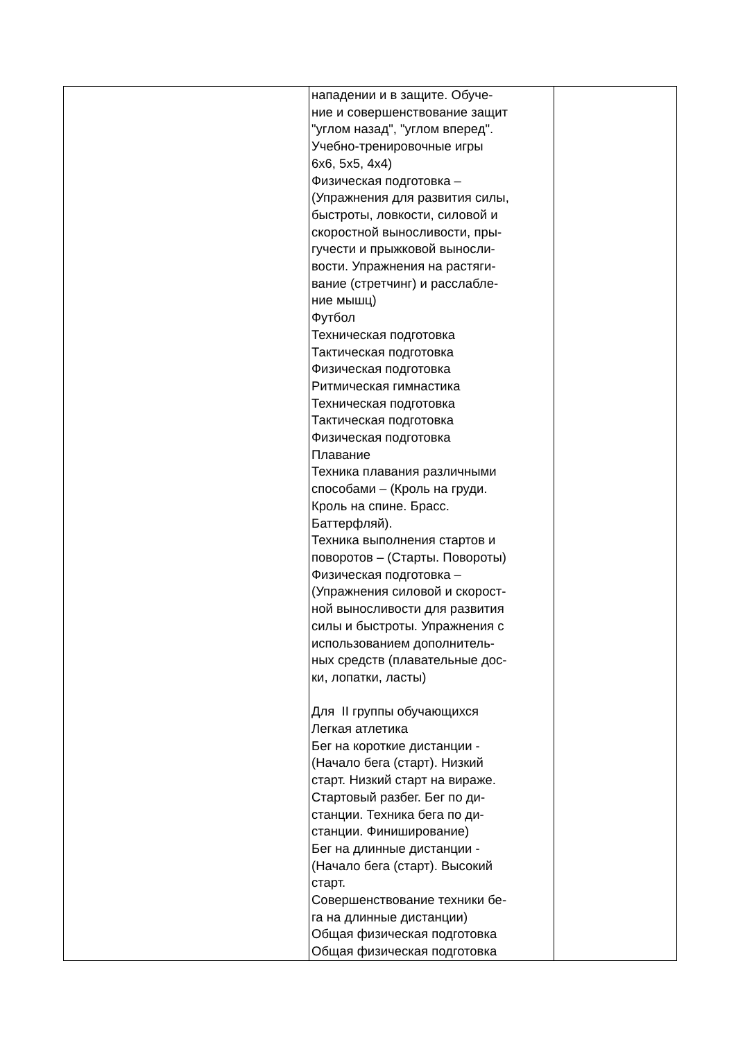| | нападении и в защите. Обуче- ние и совершенствование защит "углом назад", "углом вперед". Учебно-тренировочные игры 6х6, 5х5, 4х4) Физическая подготовка – (Упражнения для развития силы, быстроты, ловкости, силовой и скоростной выносливости, пры- гучести и прыжковой выносли- вости. Упражнения на растяги- вание (стретчинг) и расслабле- ние мышц) Футбол Техническая подготовка Тактическая подготовка Физическая подготовка Ритмическая гимнастика Техническая подготовка Тактическая подготовка Физическая подготовка Плавание Техника плавания различными способами – (Кроль на груди. Кроль на спине. Брасс. Баттерфляй). Техника выполнения стартов и поворотов – (Старты. Повороты) Физическая подготовка – (Упражнения силовой и скорост- ной выносливости для развития силы и быстроты. Упражнения с использованием дополнитель- ных средств (плавательные дос- ки, лопатки, ласты) Для II группы обучающихся Легкая атлетика Бег на короткие дистанции - (Начало бега (старт). Низкий старт. Низкий старт на вираже. Стартовый разбег. Бег по ди- станции. Техника бега по ди- станции. Финиширование) Бег на длинные дистанции - (Начало бега (старт). Высокий старт. Совершенствование техники бе- га на длинные дистанции) Общая физическая подготовка Общая физическая подготовка | |